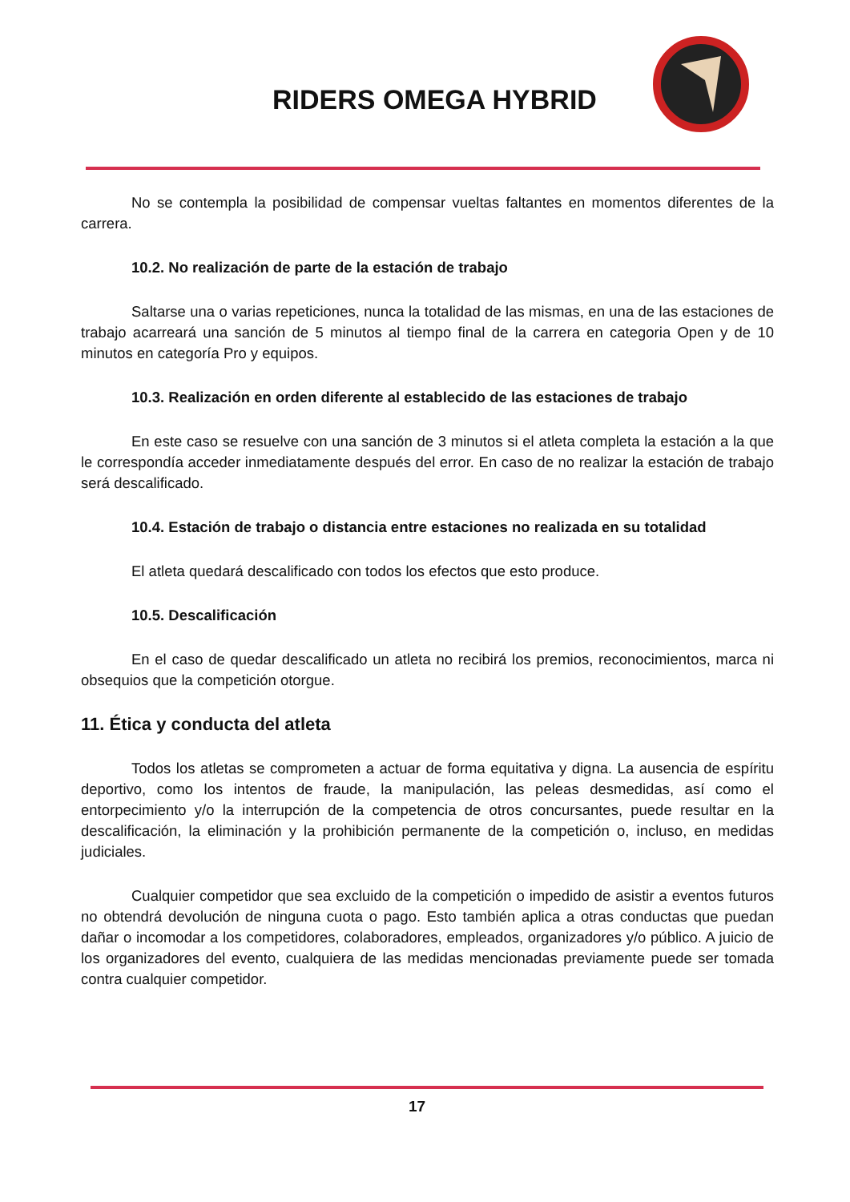RIDERS OMEGA HYBRID
No se contempla la posibilidad de compensar vueltas faltantes en momentos diferentes de la carrera.
10.2. No realización de parte de la estación de trabajo
Saltarse una o varias repeticiones, nunca la totalidad de las mismas, en una de las estaciones de trabajo acarreará una sanción de 5 minutos al tiempo final de la carrera en categoria Open y de 10 minutos en categoría Pro y equipos.
10.3. Realización en orden diferente al establecido de las estaciones de trabajo
En este caso se resuelve con una sanción de 3 minutos si el atleta completa la estación a la que le correspondía acceder inmediatamente después del error. En caso de no realizar la estación de trabajo será descalificado.
10.4. Estación de trabajo o distancia entre estaciones no realizada en su totalidad
El atleta quedará descalificado con todos los efectos que esto produce.
10.5. Descalificación
En el caso de quedar descalificado un atleta no recibirá los premios, reconocimientos, marca ni obsequios que la competición otorgue.
11. Ética y conducta del atleta
Todos los atletas se comprometen a actuar de forma equitativa y digna. La ausencia de espíritu deportivo, como los intentos de fraude, la manipulación, las peleas desmedidas, así como el entorpecimiento y/o la interrupción de la competencia de otros concursantes, puede resultar en la descalificación, la eliminación y la prohibición permanente de la competición o, incluso, en medidas judiciales.
Cualquier competidor que sea excluido de la competición o impedido de asistir a eventos futuros no obtendrá devolución de ninguna cuota o pago. Esto también aplica a otras conductas que puedan dañar o incomodar a los competidores, colaboradores, empleados, organizadores y/o público. A juicio de los organizadores del evento, cualquiera de las medidas mencionadas previamente puede ser tomada contra cualquier competidor.
17